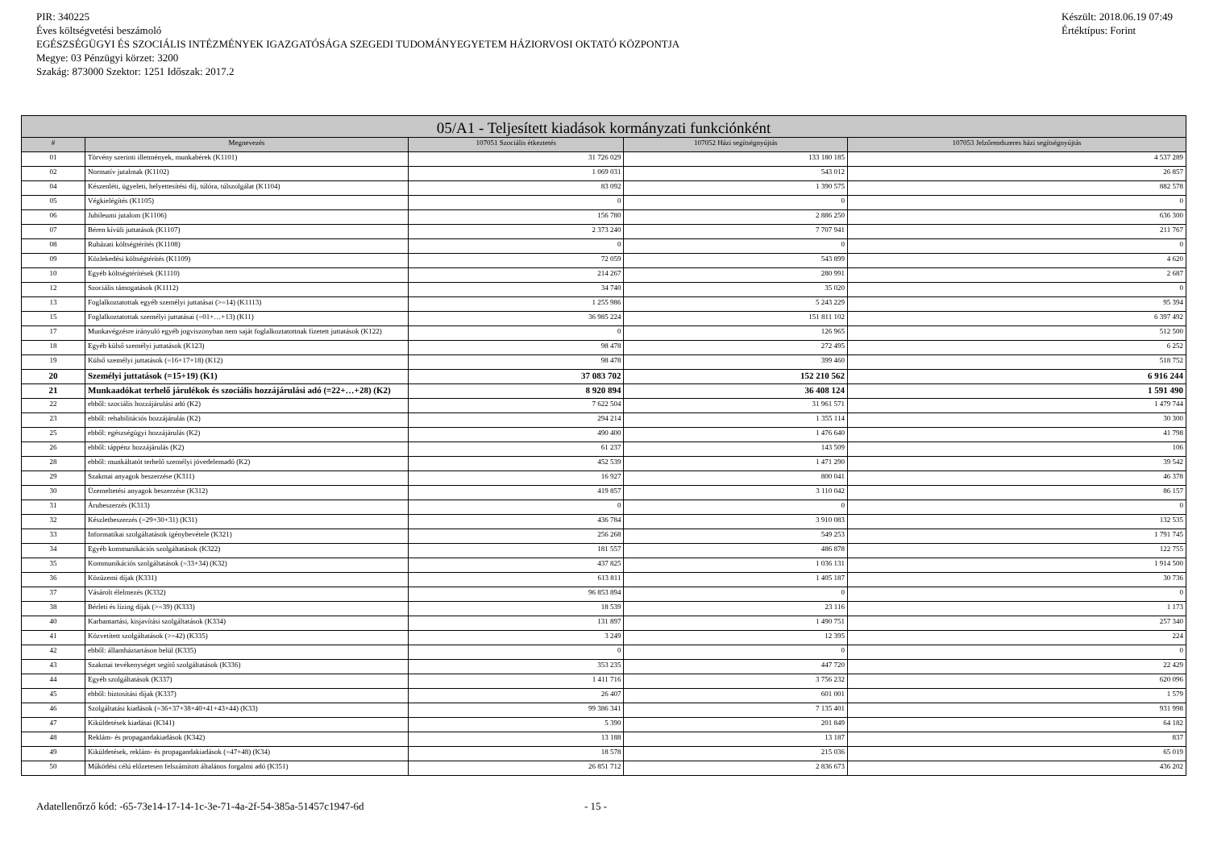PIR: 340225
Éves költségvetési beszámoló
EGÉSZSÉGÜGYI ÉS SZOCIÁLIS INTÉZMÉNYEK IGAZGATÓSÁGA SZEGEDI TUDOMÁNYEGYETEM HÁZIORVOSI OKTATÓ KÖZPONTJA
Megye: 03 Pénzügyi körzet: 3200
Szakág: 873000 Szektor: 1251 Időszak: 2017.2
Készült: 2018.06.19 07:49
Értéktípus: Forint
| 05/A1 - Teljesített kiadások kormányzati funkciónként | | | | |
| --- | --- | --- | --- | --- |
| # | Megnevezés | 107051 Szociális étkeztetés | 107052 Házi segítségnyújtás | 107053 Jelzőrendszeres házi segítségnyújtás |
| 01 | Törvény szerinti illetmények, munkabérek (K1101) | 31 726 029 | 133 180 185 | 4 537 289 |
| 02 | Normatív jutalmak (K1102) | 1 069 031 | 543 012 | 26 857 |
| 04 | Készenléti, ügyeleti, helyettesítési díj, túlóra, túlszolgálat (K1104) | 83 092 | 1 390 575 | 882 578 |
| 05 | Végkielégítés (K1105) | 0 | 0 | 0 |
| 06 | Jubileumi jutalom (K1106) | 156 780 | 2 886 250 | 636 300 |
| 07 | Béren kívüli juttatások (K1107) | 2 373 240 | 7 707 941 | 211 767 |
| 08 | Ruházati költségtérítés (K1108) | 0 | 0 | 0 |
| 09 | Közlekedési költségtérítés (K1109) | 72 059 | 543 899 | 4 620 |
| 10 | Egyéb költségtérítések (K1110) | 214 267 | 280 991 | 2 687 |
| 12 | Szociális támogatások (K1112) | 34 740 | 35 020 | 0 |
| 13 | Foglalkoztatottak egyéb személyi juttatásai (>=14) (K1113) | 1 255 986 | 5 243 229 | 95 394 |
| 15 | Foglalkoztatottak személyi juttatásai (=01+…+13) (K11) | 36 985 224 | 151 811 102 | 6 397 492 |
| 17 | Munkavégzésre irányuló egyéb jogviszonyban nem saját foglalkoztatottnak fizetett juttatások (K122) | 0 | 126 965 | 512 500 |
| 18 | Egyéb külső személyi juttatások (K123) | 98 478 | 272 495 | 6 252 |
| 19 | Külső személyi juttatások (=16+17+18) (K12) | 98 478 | 399 460 | 518 752 |
| 20 | Személyi juttatások (=15+19) (K1) | 37 083 702 | 152 210 562 | 6 916 244 |
| 21 | Munkaadókat terhelő járulékok és szociális hozzájárulási adó (=22+…+28) (K2) | 8 920 894 | 36 408 124 | 1 591 490 |
| 22 | ebből: szociális hozzájárulási adó (K2) | 7 622 504 | 31 961 571 | 1 479 744 |
| 23 | ebből: rehabilitációs hozzájárulás (K2) | 294 214 | 1 355 114 | 30 300 |
| 25 | ebből: egészségügyi hozzájárulás (K2) | 490 400 | 1 476 640 | 41 798 |
| 26 | ebből: táppénz hozzájárulás (K2) | 61 237 | 143 509 | 106 |
| 28 | ebből: munkáltatót terhelő személyi jövedelemadó (K2) | 452 539 | 1 471 290 | 39 542 |
| 29 | Szakmai anyagok beszerzése (K311) | 16 927 | 800 041 | 46 378 |
| 30 | Üzemeltetési anyagok beszerzése (K312) | 419 857 | 3 110 042 | 86 157 |
| 31 | Árubeszerzés (K313) | 0 | 0 | 0 |
| 32 | Készletbeszerzés (=29+30+31) (K31) | 436 784 | 3 910 083 | 132 535 |
| 33 | Informatikai szolgáltatások igénybevétele (K321) | 256 268 | 549 253 | 1 791 745 |
| 34 | Egyéb kommunikációs szolgáltatások (K322) | 181 557 | 486 878 | 122 755 |
| 35 | Kommunikációs szolgáltatások (=33+34) (K32) | 437 825 | 1 036 131 | 1 914 500 |
| 36 | Közüzemi díjak (K331) | 613 811 | 1 405 187 | 30 736 |
| 37 | Vásárolt élelmezés (K332) | 96 853 894 | 0 | 0 |
| 38 | Bérleti és lízing díjak (>=39) (K333) | 18 539 | 23 116 | 1 173 |
| 40 | Karbantartási, kisjavítási szolgáltatások (K334) | 131 897 | 1 490 751 | 257 340 |
| 41 | Közvetített szolgáltatások (>=42) (K335) | 3 249 | 12 395 | 224 |
| 42 | ebből: államháztartáson belül (K335) | 0 | 0 | 0 |
| 43 | Szakmai tevékenységet segítő szolgáltatások (K336) | 353 235 | 447 720 | 22 429 |
| 44 | Egyéb szolgáltatások (K337) | 1 411 716 | 3 756 232 | 620 096 |
| 45 | ebből: biztosítási díjak (K337) | 26 407 | 601 001 | 1 579 |
| 46 | Szolgáltatási kiadások (=36+37+38+40+41+43+44) (K33) | 99 386 341 | 7 135 401 | 931 998 |
| 47 | Kiküldetések kiadásai (K341) | 5 390 | 201 849 | 64 182 |
| 48 | Reklám- és propagandakiadások (K342) | 13 188 | 13 187 | 837 |
| 49 | Kiküldetések, reklám- és propagandakiadások (=47+48) (K34) | 18 578 | 215 036 | 65 019 |
| 50 | Működési célú előzetesen felszámított általános forgalmi adó (K351) | 26 851 712 | 2 836 673 | 436 202 |
Adatellenőrző kód: -65-73e14-17-14-1c-3e-71-4a-2f-54-385a-51457c1947-6d - 15 -